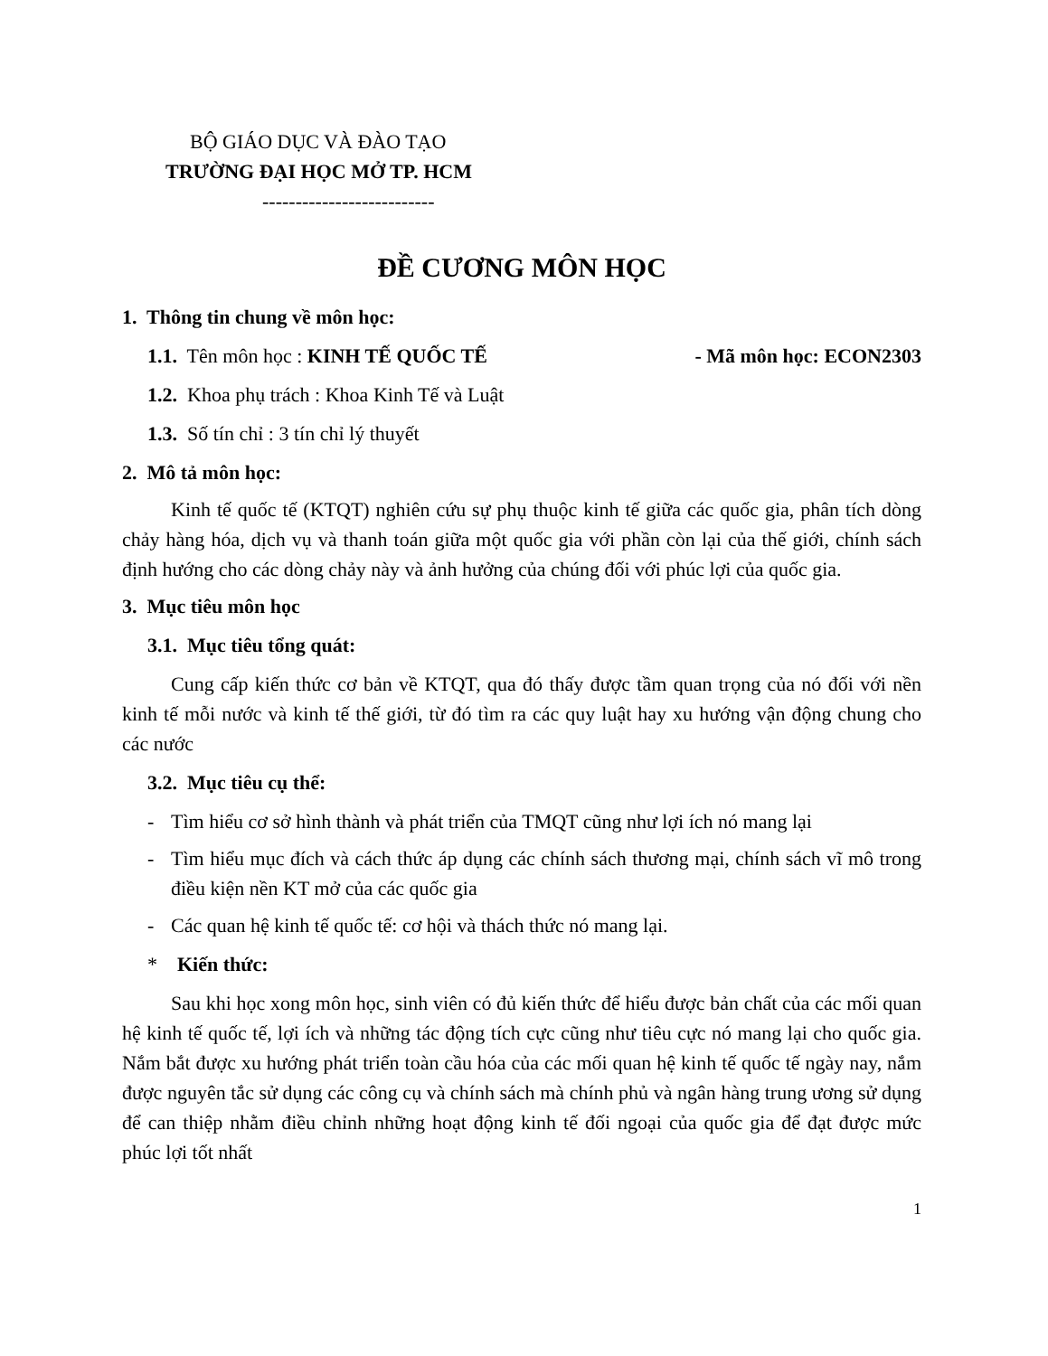BỘ GIÁO DỤC VÀ ĐÀO TẠO
TRƯỜNG ĐẠI HỌC MỞ TP. HCM
--------------------------
ĐỀ CƯƠNG MÔN HỌC
1. Thông tin chung về môn học:
1.1. Tên môn học : KINH TẾ QUỐC TẾ - Mã môn học: ECON2303
1.2. Khoa phụ trách : Khoa Kinh Tế và Luật
1.3. Số tín chỉ : 3 tín chỉ lý thuyết
2. Mô tả môn học:
Kinh tế quốc tế (KTQT) nghiên cứu sự phụ thuộc kinh tế giữa các quốc gia, phân tích dòng chảy hàng hóa, dịch vụ và thanh toán giữa một quốc gia với phần còn lại của thế giới, chính sách định hướng cho các dòng chảy này và ảnh hưởng của chúng đối với phúc lợi của quốc gia.
3. Mục tiêu môn học
3.1. Mục tiêu tổng quát:
Cung cấp kiến thức cơ bản về KTQT, qua đó thấy được tầm quan trọng của nó đối với nền kinh tế mỗi nước và kinh tế thế giới, từ đó tìm ra các quy luật hay xu hướng vận động chung cho các nước
3.2. Mục tiêu cụ thể:
- Tìm hiểu cơ sở hình thành và phát triển của TMQT cũng như lợi ích nó mang lại
- Tìm hiểu mục đích và cách thức áp dụng các chính sách thương mại, chính sách vĩ mô trong điều kiện nền KT mở của các quốc gia
- Các quan hệ kinh tế quốc tế: cơ hội và thách thức nó mang lại.
* Kiến thức:
Sau khi học xong môn học, sinh viên có đủ kiến thức để hiểu được bản chất của các mối quan hệ kinh tế quốc tế, lợi ích và những tác động tích cực cũng như tiêu cực nó mang lại cho quốc gia. Nắm bắt được xu hướng phát triển toàn cầu hóa của các mối quan hệ kinh tế quốc tế ngày nay, nắm được nguyên tắc sử dụng các công cụ và chính sách mà chính phủ và ngân hàng trung ương sử dụng để can thiệp nhằm điều chỉnh những hoạt động kinh tế đối ngoại của quốc gia để đạt được mức phúc lợi tốt nhất
1